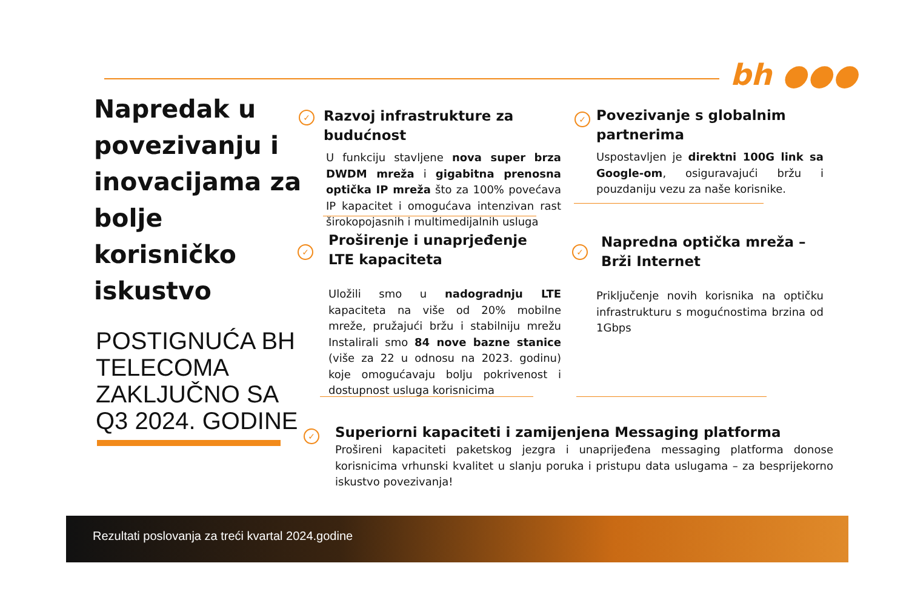bh ●●●
Napredak u povezivanju i inovacijama za bolje korisničko iskustvo
POSTIGNUĆA BH TELECOMA ZAKLJUČNO SA Q3 2024. GODINE
✓
Razvoj infrastrukture za budućnost
U funkciju stavljene nova super brza DWDM mreža i gigabitna prenosna optička IP mreža što za 100% povećava IP kapacitet i omogućava intenzivan rast širokopojasnih i multimedijalnih usluga
✓
Povezivanje s globalnim partnerima
Uspostavljen je direktni 100G link sa Google-om, osiguravajući bržu i pouzdaniju vezu za naše korisnike.
✓
Proširenje i unaprjeđenje
LTE kapaciteta
Uložili smo u nadogradnju LTE kapaciteta na više od 20% mobilne mreže, pružajući bržu i stabilniju mrežu Instalirali smo 84 nove bazne stanice (više za 22 u odnosu na 2023. godinu) koje omogućavaju bolju pokrivenost i dostupnost usluga korisnicima
✓
Napredna optička mreža –
Brži Internet
Priključenje novih korisnika na optičku infrastrukturu s mogućnostima brzina od 1Gbps
✓
Superiorni kapaciteti i zamijenjena Messaging platforma
Prošireni kapaciteti paketskog jezgra i unaprijeđena messaging platforma donose korisnicima vrhunski kvalitet u slanju poruka i pristupu data uslugama – za besprijekorno iskustvo povezivanja!
Rezultati poslovanja za treći kvartal 2024.godine